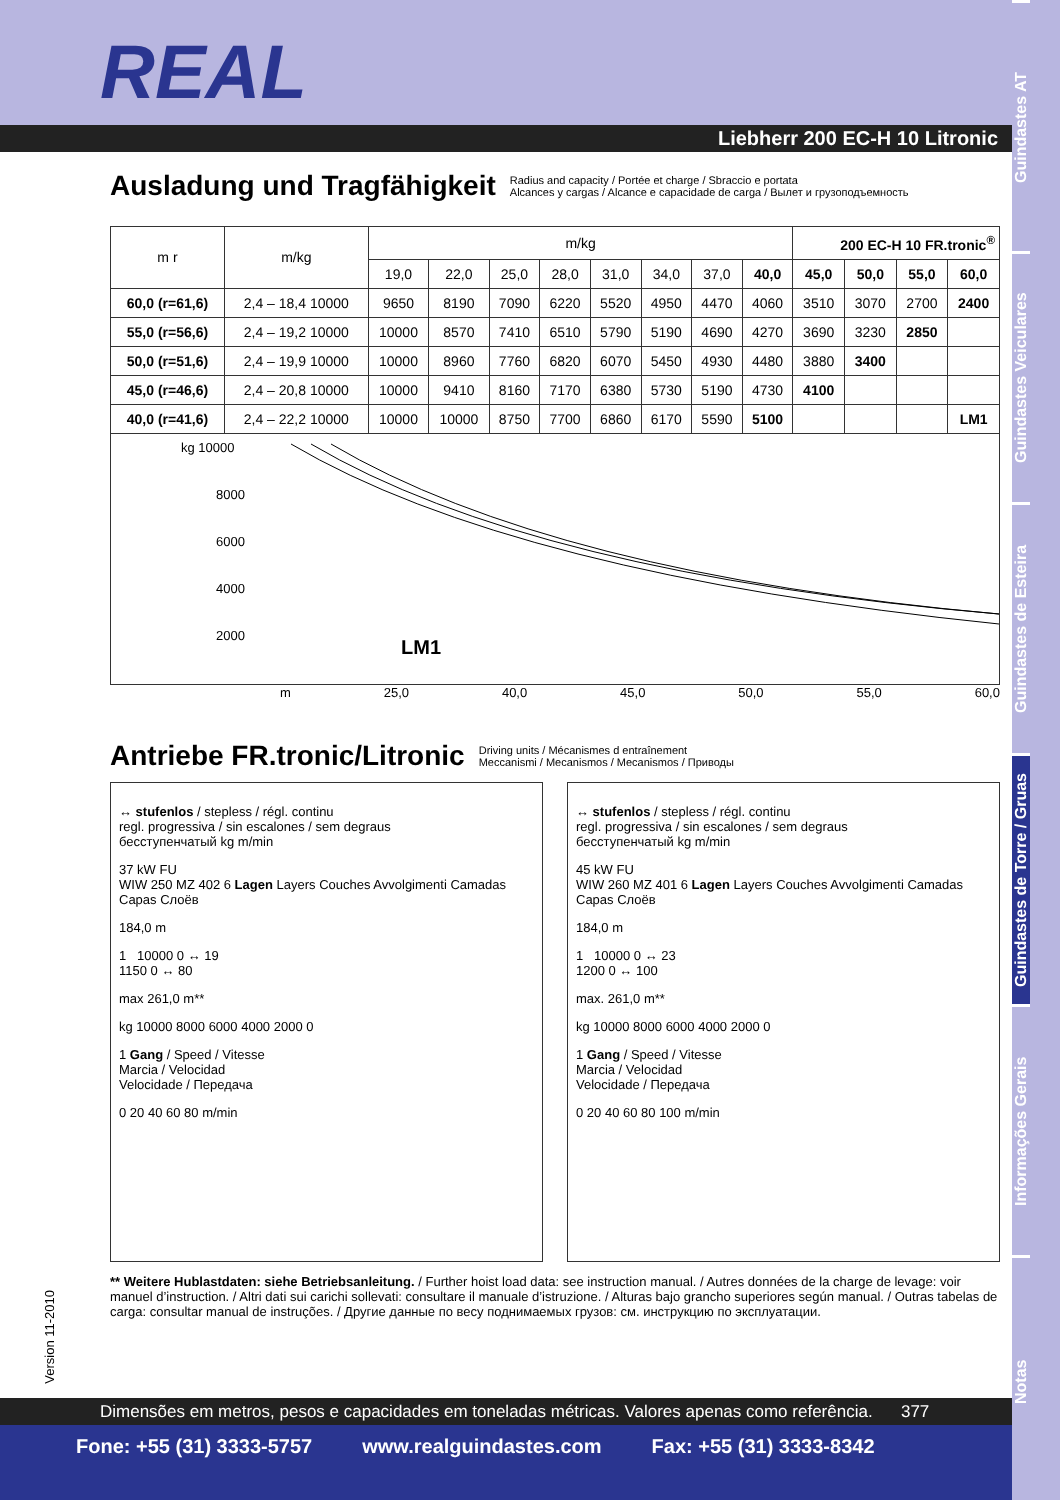Guindastes AT
Guindastes Veiculares
Guindastes de Esteira
Guindastes de Torre / Gruas
Informações Gerais
Notas
REAL
Liebherr 200 EC-H 10 Litronic
Ausladung und Tragfähigkeit Radius and capacity / Portée et charge / Sbraccio e portata
Alcances y cargas / Alcance e capacidade de carga / Вылет и грузоподъемность
| m r | m/kg | m/kg | | | | | | | | 200 EC-H 10 FR.tronic<sup>®</sup> | | | |
| --- | --- | --- | --- | --- | --- | --- | --- | --- | --- | --- | --- | --- | --- |
| | | 19,0 | 22,0 | 25,0 | 28,0 | 31,0 | 34,0 | 37,0 | 40,0 | 45,0 | 50,0 | 55,0 | 60,0 |
| 60,0 (r=61,6) | 2,4 – 18,4 10000 | 9650 | 8190 | 7090 | 6220 | 5520 | 4950 | 4470 | 4060 | 3510 | 3070 | 2700 | 2400 |
| 55,0 (r=56,6) | 2,4 – 19,2 10000 | 10000 | 8570 | 7410 | 6510 | 5790 | 5190 | 4690 | 4270 | 3690 | 3230 | 2850 | |
| 50,0 (r=51,6) | 2,4 – 19,9 10000 | 10000 | 8960 | 7760 | 6820 | 6070 | 5450 | 4930 | 4480 | 3880 | 3400 | | |
| 45,0 (r=46,6) | 2,4 – 20,8 10000 | 10000 | 9410 | 8160 | 7170 | 6380 | 5730 | 5190 | 4730 | 4100 | | | |
| 40,0 (r=41,6) | 2,4 – 22,2 10000 | 10000 | 10000 | 8750 | 7700 | 6860 | 6170 | 5590 | 5100 | | | | LM1 |
kg 10000
8000
6000
4000
2000
LM1
m 25,0 40,0 45,0 50,0 55,0 60,0
Antriebe FR.tronic/Litronic Driving units / Mécanismes d entraînement
Meccanismi / Mecanismos / Mecanismos / Приводы
↔ stufenlos / stepless / régl. continu
regl. progressiva / sin escalones / sem degraus
бесступенчатый kg m/min
37 kW FU
WIW 250 MZ 402 6 Lagen Layers Couches Avvolgimenti Camadas Capas Слоёв
184,0 m
1 10000 0 ↔ 19
1150 0 ↔ 80
max 261,0 m**
kg 10000 8000 6000 4000 2000 0
1 Gang / Speed / Vitesse
Marcia / Velocidad
Velocidade / Передача
0 20 40 60 80 m/min
↔ stufenlos / stepless / régl. continu
regl. progressiva / sin escalones / sem degraus
бесступенчатый kg m/min
45 kW FU
WIW 260 MZ 401 6 Lagen Layers Couches Avvolgimenti Camadas Capas Слоёв
184,0 m
1 10000 0 ↔ 23
1200 0 ↔ 100
max. 261,0 m**
kg 10000 8000 6000 4000 2000 0
1 Gang / Speed / Vitesse
Marcia / Velocidad
Velocidade / Передача
0 20 40 60 80 100 m/min
** Weitere Hublastdaten: siehe Betriebsanleitung. / Further hoist load data: see instruction manual. / Autres données de la charge de levage: voir manuel d’instruction. / Altri dati sui carichi sollevati: consultare il manuale d’istruzione. / Alturas bajo grancho superiores según manual. / Outras tabelas de carga: consultar manual de instruções. / Другие данные по весу поднимаемых грузов: см. инструкцию по эксплуатации.
Version 11-2010
Dimensões em metros, pesos e capacidades em toneladas métricas. Valores apenas como referência. 377
Fone: +55 (31) 3333-5757 www.realguindastes.com Fax: +55 (31) 3333-8342